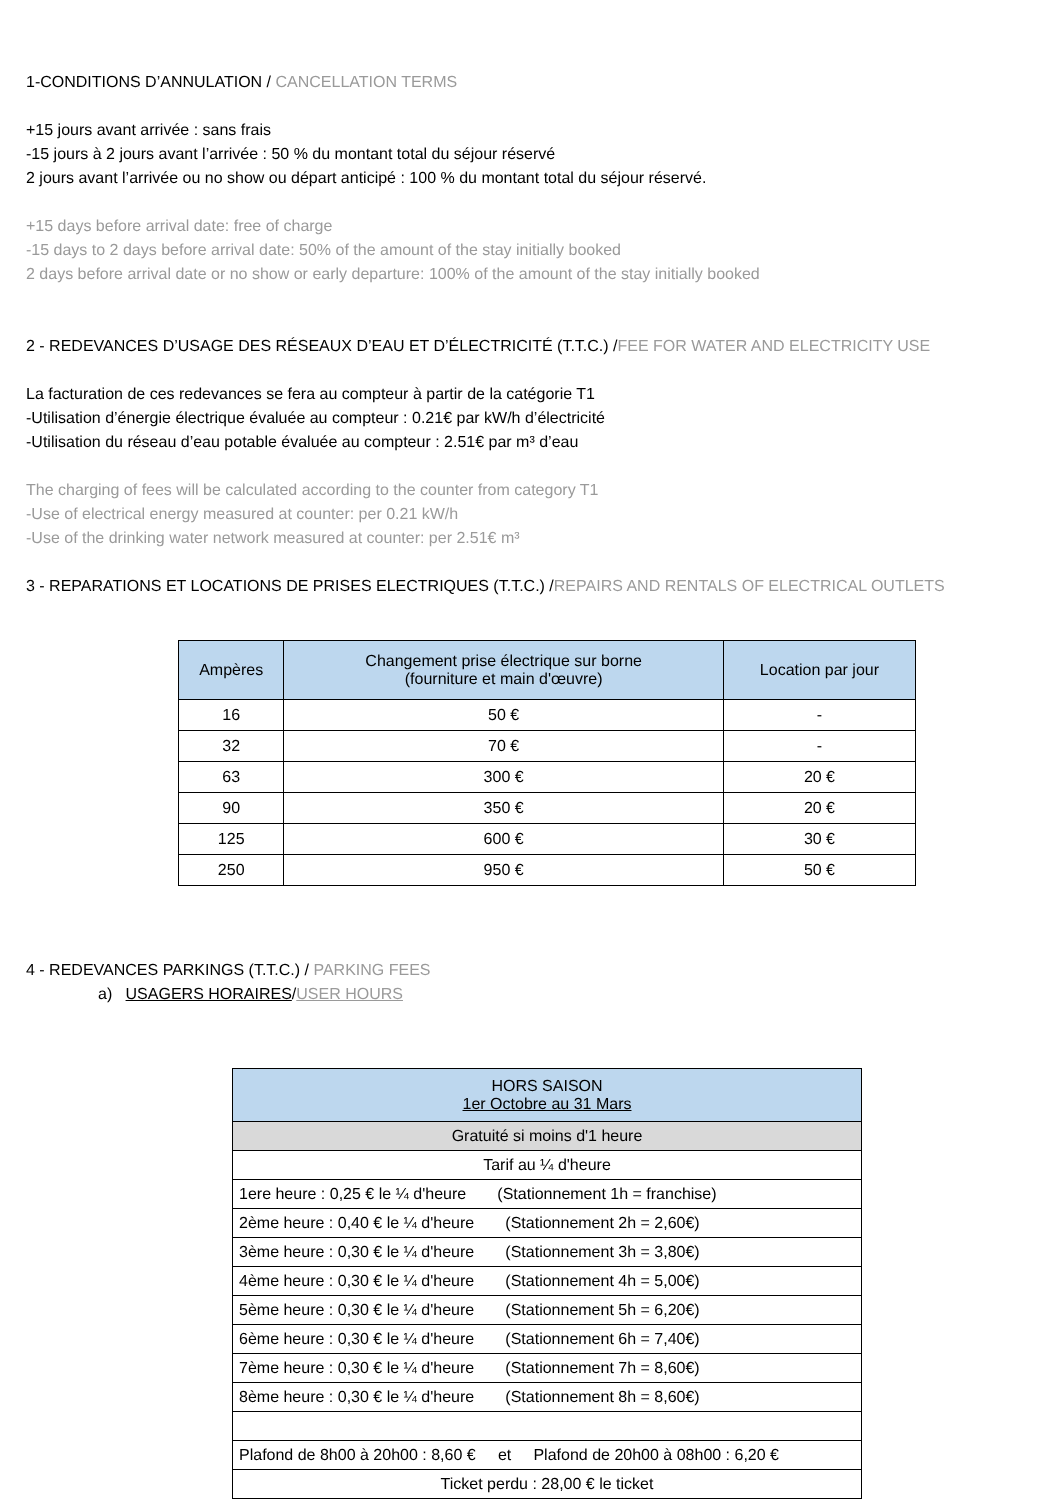1-CONDITIONS D’ANNULATION / CANCELLATION TERMS
+15 jours avant arrivée : sans frais
-15 jours à 2 jours avant l’arrivée : 50 % du montant total du séjour réservé
2 jours avant l’arrivée ou no show ou départ anticipé : 100 % du montant total du séjour réservé.
+15 days before arrival date: free of charge
-15 days to 2 days before arrival date: 50% of the amount of the stay initially booked
2 days before arrival date or no show or early departure: 100% of the amount of the stay initially booked
2 - REDEVANCES D’USAGE DES RÉSEAUX D’EAU ET D’ÉLECTRICITÉ (T.T.C.) /FEE FOR WATER AND ELECTRICITY USE
La facturation de ces redevances se fera au compteur à partir de la catégorie T1
-Utilisation d’énergie électrique évaluée au compteur : 0.21€ par kW/h d’électricité
-Utilisation du réseau d’eau potable évaluée au compteur : 2.51€ par m³ d’eau
The charging of fees will be calculated according to the counter from category T1
-Use of electrical energy measured at counter: per 0.21 kW/h
-Use of the drinking water network measured at counter: per 2.51€ m³
3 - REPARATIONS ET LOCATIONS DE PRISES ELECTRIQUES (T.T.C.) /REPAIRS AND RENTALS OF ELECTRICAL OUTLETS
| Ampères | Changement prise électrique sur borne (fourniture et main d'œuvre) | Location par jour |
| --- | --- | --- |
| 16 | 50 € | - |
| 32 | 70 € | - |
| 63 | 300 € | 20 € |
| 90 | 350 € | 20 € |
| 125 | 600 € | 30 € |
| 250 | 950 € | 50 € |
4 - REDEVANCES PARKINGS (T.T.C.) / PARKING FEES
a) USAGERS HORAIRES/USER HOURS
| HORS SAISON 1er Octobre au 31 Mars |
| Gratuité si moins d'1 heure |
| Tarif au ¼ d'heure |
| 1ere heure : 0,25 € le ¼ d'heure (Stationnement 1h = franchise) |
| 2ème heure : 0,40 € le ¼ d'heure (Stationnement 2h = 2,60€) |
| 3ème heure : 0,30 € le ¼ d'heure (Stationnement 3h = 3,80€) |
| 4ème heure : 0,30 € le ¼ d'heure (Stationnement 4h = 5,00€) |
| 5ème heure : 0,30 € le ¼ d'heure (Stationnement 5h = 6,20€) |
| 6ème heure : 0,30 € le ¼ d'heure (Stationnement 6h = 7,40€) |
| 7ème heure : 0,30 € le ¼ d'heure (Stationnement 7h = 8,60€) |
| 8ème heure : 0,30 € le ¼ d'heure (Stationnement 8h = 8,60€) |
| Plafond de 8h00 à 20h00 : 8,60 € et Plafond de 20h00 à 08h00 : 6,20 € |
| Ticket perdu : 28,00 € le ticket |